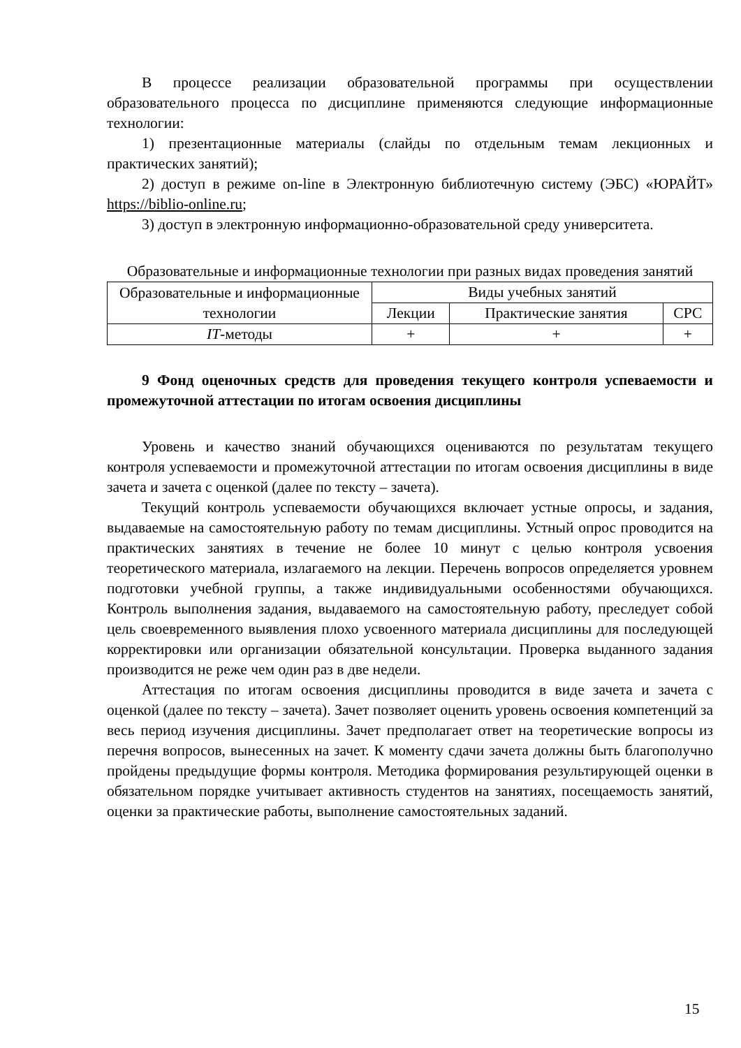В процессе реализации образовательной программы при осуществлении образовательного процесса по дисциплине применяются следующие информационные технологии:
1) презентационные материалы (слайды по отдельным темам лекционных и практических занятий);
2) доступ в режиме on-line в Электронную библиотечную систему (ЭБС) «ЮРАЙТ» https://biblio-online.ru;
3) доступ в электронную информационно-образовательной среду университета.
Образовательные и информационные технологии при разных видах проведения занятий
| Образовательные и информационные технологии | Виды учебных занятий | | |
| --- | --- | --- | --- |
| | Лекции | Практические занятия | СРС |
| IT -методы | + | + | + |
9 Фонд оценочных средств для проведения текущего контроля успеваемости и промежуточной аттестации по итогам освоения дисциплины
Уровень и качество знаний обучающихся оцениваются по результатам текущего контроля успеваемости и промежуточной аттестации по итогам освоения дисциплины в виде зачета и зачета с оценкой (далее по тексту – зачета).
Текущий контроль успеваемости обучающихся включает устные опросы, и задания, выдаваемые на самостоятельную работу по темам дисциплины. Устный опрос проводится на практических занятиях в течение не более 10 минут с целью контроля усвоения теоретического материала, излагаемого на лекции. Перечень вопросов определяется уровнем подготовки учебной группы, а также индивидуальными особенностями обучающихся. Контроль выполнения задания, выдаваемого на самостоятельную работу, преследует собой цель своевременного выявления плохо усвоенного материала дисциплины для последующей корректировки или организации обязательной консультации. Проверка выданного задания производится не реже чем один раз в две недели.
Аттестация по итогам освоения дисциплины проводится в виде зачета и зачета с оценкой (далее по тексту – зачета). Зачет позволяет оценить уровень освоения компетенций за весь период изучения дисциплины. Зачет предполагает ответ на теоретические вопросы из перечня вопросов, вынесенных на зачет. К моменту сдачи зачета должны быть благополучно пройдены предыдущие формы контроля. Методика формирования результирующей оценки в обязательном порядке учитывает активность студентов на занятиях, посещаемость занятий, оценки за практические работы, выполнение самостоятельных заданий.
15